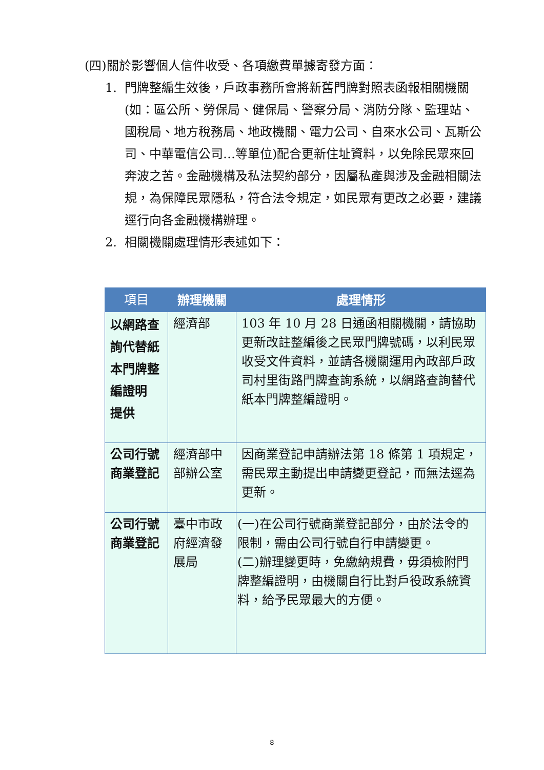(四)關於影響個人信件收受、各項繳費單據寄發方面：
1. 門牌整編生效後，戶政事務所會將新舊門牌對照表函報相關機關(如：區公所、勞保局、健保局、警察分局、消防分隊、監理站、國稅局、地方稅務局、地政機關、電力公司、自來水公司、瓦斯公司、中華電信公司…等單位)配合更新住址資料，以免除民眾來回奔波之苦。金融機構及私法契約部分，因屬私產與涉及金融相關法規，為保障民眾隱私，符合法令規定，如民眾有更改之必要，建議逕行向各金融機構辦理。
2. 相關機關處理情形表述如下：
| 項目 | 辦理機關 | 處理情形 |
| --- | --- | --- |
| 以網路查詢代替紙本門牌整編證明 提供 | 經濟部 | 103 年 10 月 28 日通函相關機關，請協助更新改註整編後之民眾門牌號碼，以利民眾收受文件資料，並請各機關運用內政部戶政司村里街路門牌查詢系統，以網路查詢替代紙本門牌整編證明。 |
| 公司行號商業登記 | 經濟部中部辦公室 | 因商業登記申請辦法第 18 條第 1 項規定，需民眾主動提出申請變更登記，而無法逕為更新。 |
| 公司行號商業登記 | 臺中市政府經濟發展局 | (一)在公司行號商業登記部分，由於法令的限制，需由公司行號自行申請變更。 (二)辦理變更時，免繳納規費，毋須檢附門牌整編證明，由機關自行比對戶役政系統資料，給予民眾最大的方便。 |
8